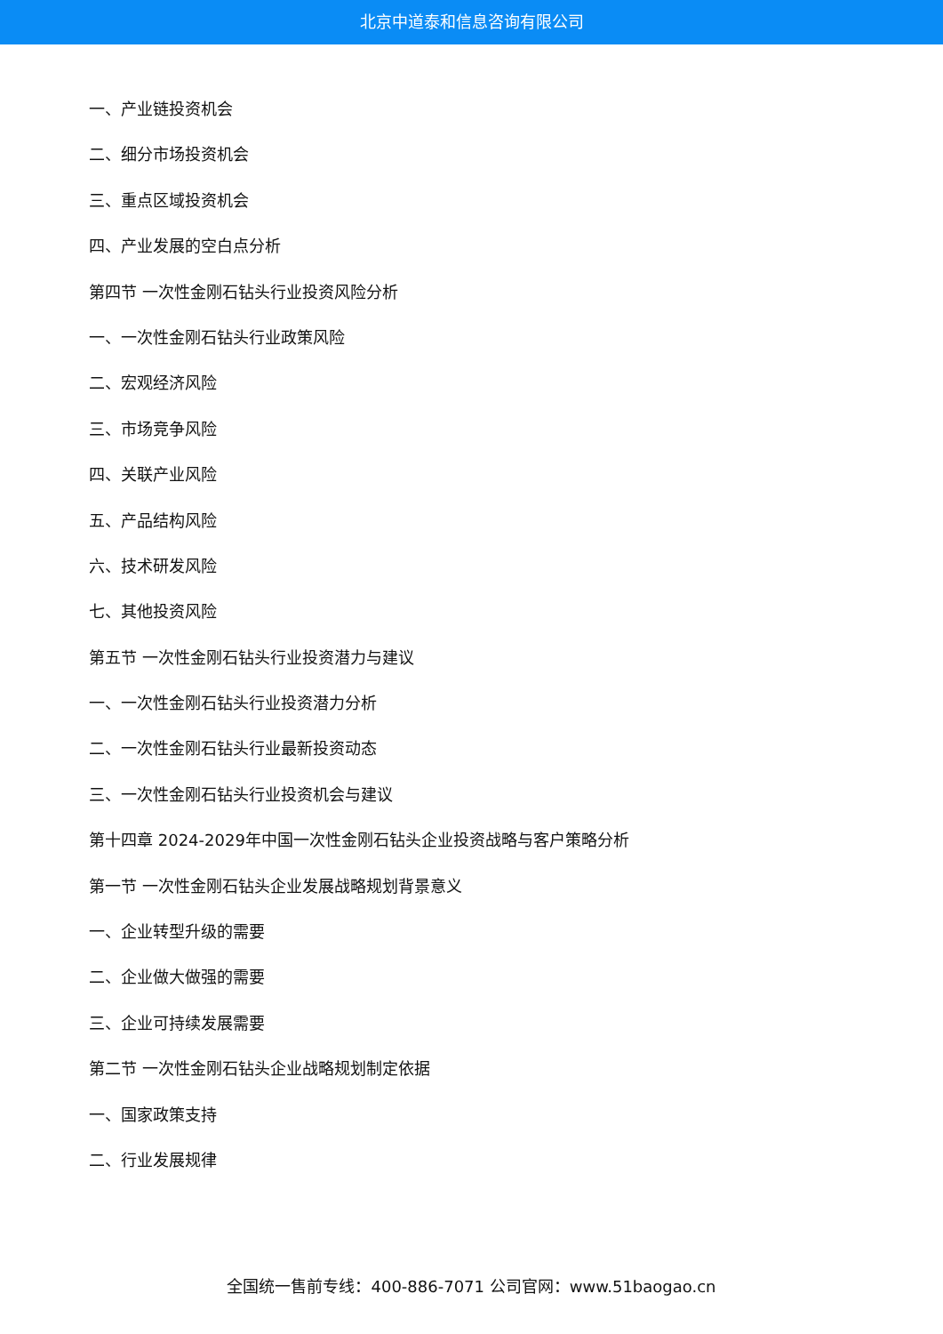北京中道泰和信息咨询有限公司
一、产业链投资机会
二、细分市场投资机会
三、重点区域投资机会
四、产业发展的空白点分析
第四节 一次性金刚石钻头行业投资风险分析
一、一次性金刚石钻头行业政策风险
二、宏观经济风险
三、市场竞争风险
四、关联产业风险
五、产品结构风险
六、技术研发风险
七、其他投资风险
第五节 一次性金刚石钻头行业投资潜力与建议
一、一次性金刚石钻头行业投资潜力分析
二、一次性金刚石钻头行业最新投资动态
三、一次性金刚石钻头行业投资机会与建议
第十四章 2024-2029年中国一次性金刚石钻头企业投资战略与客户策略分析
第一节 一次性金刚石钻头企业发展战略规划背景意义
一、企业转型升级的需要
二、企业做大做强的需要
三、企业可持续发展需要
第二节 一次性金刚石钻头企业战略规划制定依据
一、国家政策支持
二、行业发展规律
全国统一售前专线：400-886-7071 公司官网：www.51baogao.cn